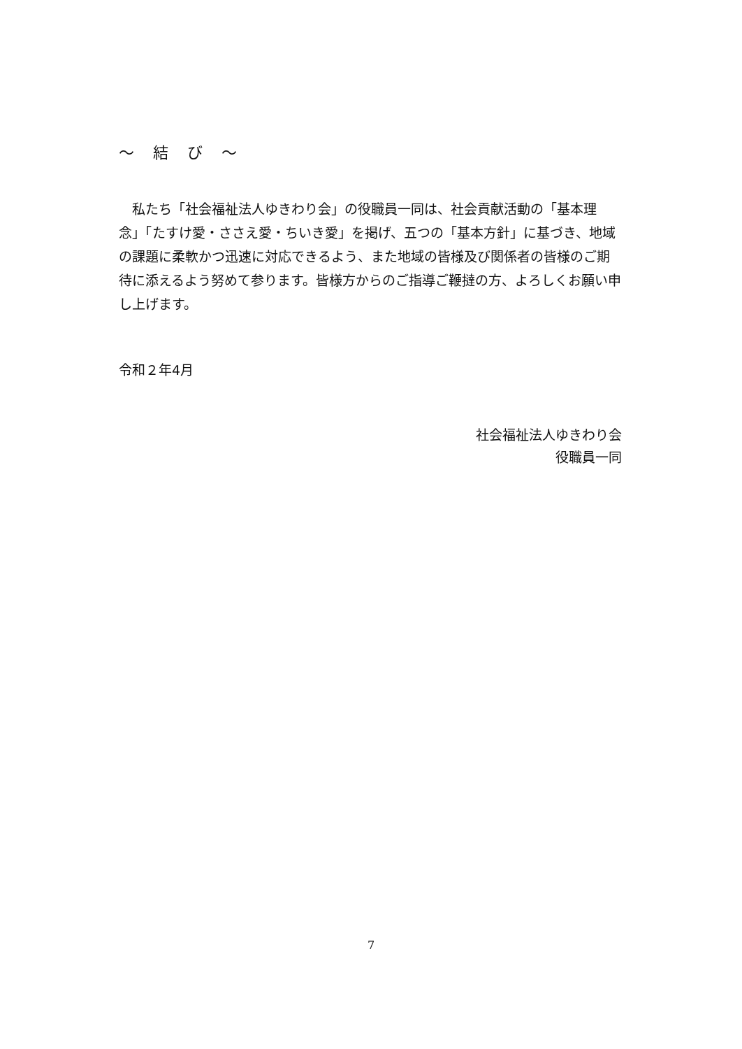～ 結 び ～
　私たち「社会福祉法人ゆきわり会」の役職員一同は、社会貢献活動の「基本理念」「たすけ愛・ささえ愛・ちいき愛」を掲げ、五つの「基本方針」に基づき、地域の課題に柔軟かつ迅速に対応できるよう、また地域の皆様及び関係者の皆様のご期待に添えるよう努めて参ります。皆様方からのご指導ご鞭撻の方、よろしくお願い申し上げます。
令和２年4月
社会福祉法人ゆきわり会
役職員一同
7